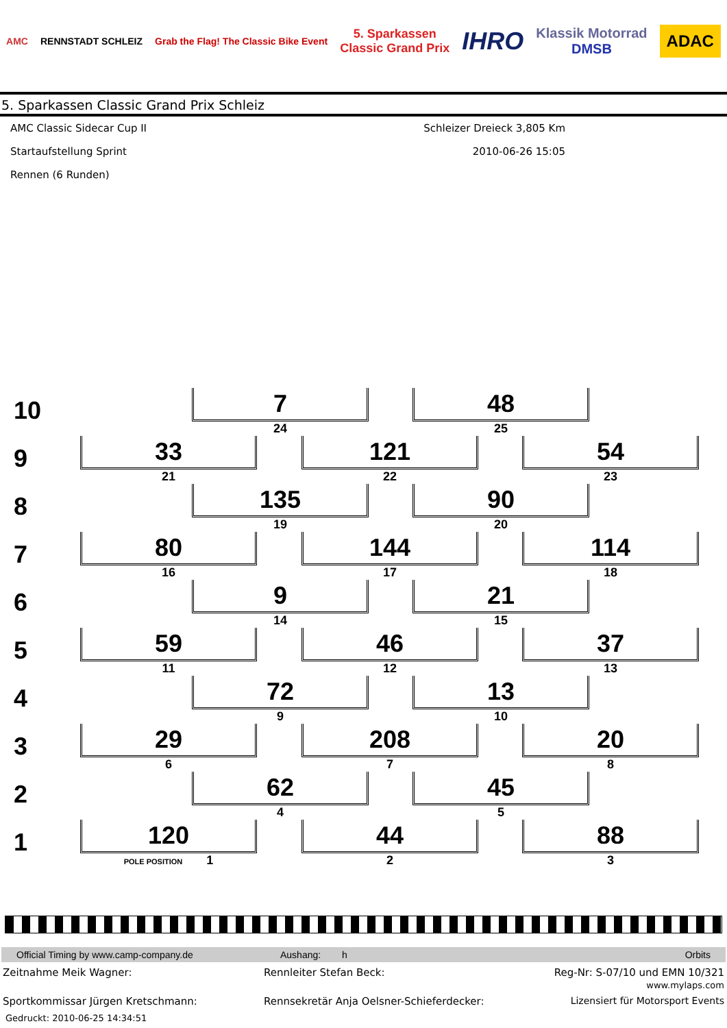AMC RENNSTADT SCHLEIZ
Grab the Flag! The Classic Bike Event
5. Sparkassen
Classic Grand Prix
IHRO
Klassik Motorrad
DMSB
ADAC
5. Sparkassen Classic Grand Prix Schleiz
AMC Classic Sidecar Cup II
Startaufstellung Sprint
Rennen (6 Runden)
Schleizer Dreieck 3,805 Km
2010-06-26 15:05
10
7
24
48
25
9
33
21
121
22
54
23
8
135
19
90
20
7
80
16
144
17
114
18
6
9
14
21
15
5
59
11
46
12
37
13
4
72
9
13
10
3
29
6
208
7
20
8
2
62
4
45
5
1
120
POLE POSITION 1
44
2
88
3
Official Timing by www.camp-company.de Aushang: h Orbits
Zeitnahme Meik Wagner: Rennleiter Stefan Beck: Reg-Nr: S-07/10 und EMN 10/321
www.mylaps.com
Sportkommissar Jürgen Kretschmann:
Rennsekretär Anja Oelsner-Schieferdecker:
Lizensiert für Motorsport Events
Gedruckt: 2010-06-25 14:34:51